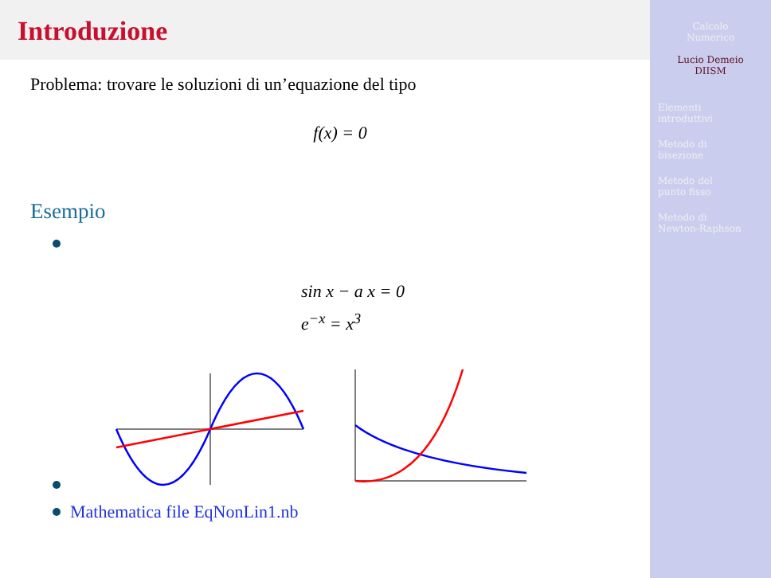Introduzione
Problema: trovare le soluzioni di un’equazione del tipo
f(x) = 0
Esempio
sin x − a x = 0
e<sup>−x</sup> = x<sup>3</sup>
Mathematica file EqNonLin1.nb
Calcolo
Numerico
Lucio Demeio
DIISM
Elementi
introduttivi
Metodo di
bisezione
Metodo del
punto fisso
Metodo di
Newton-Raphson